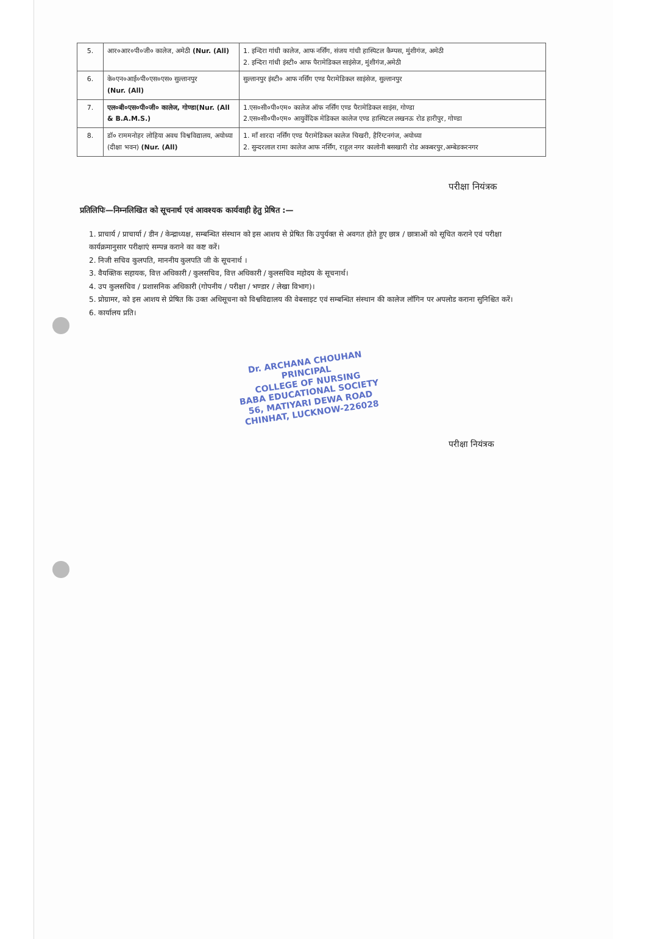| 5. | आर०आर०पी०जी० कालेज, अमेठी (Nur. (All) | 1. इन्दिरा गांधी कालेज, आफ नर्सिंग, संजय गांधी हास्पिटल कैम्पस, मुंशीगंज, अमेठी 2. इन्दिरा गांधी इंस्टी० आफ पैरामेडिकल साइंसेज, मुंशीगंज,अमेठी |
| 6. | के०एन०आई०पी०एस०एस० सुल्तानपुर (Nur. (All) | सुल्तानपुर इंस्टी० आफ नर्सिंग एण्ड पैरामेडिकल साइंसेज, सुल्तानपुर |
| 7. | एल०बी०एस०पी०जी० कालेज, गोण्डा(Nur. (All & B.A.M.S.) | 1.एस०सी०पी०एम० कालेज ऑफ नर्सिंग एण्ड पैरामेडिकल साइंस, गोण्डा 2.एस०सी०पी०एम० आयुर्वेदिक मेडिकल कालेज एण्ड हास्पिटल लखनऊ रोड हारीपुर, गोण्डा |
| 8. | डॉ० राममनोहर लोहिया अवध विश्वविद्यालय, अयोध्या (दीक्षा भवन) (Nur. (All) | 1. माँ शारदा नर्सिंग एण्ड पैरामेडिकल कालेज चिखरी, हैरिंग्टनगंज, अयोध्या 2. सुन्दरलाल रामा कालेज आफ नर्सिंग, राहुल नगर कालोनी बसखारी रोड अकबरपुर,अम्बेडकरनगर |
परीक्षा नियंत्रक
प्रतिलिपिः—निम्नलिखित को सूचनार्थ एवं आवश्यक कार्यवाही हेतु प्रेषित :—
1. प्राचार्य / प्राचार्या / डीन / केन्द्राध्यक्ष, सम्बन्धित संस्थान को इस आशय से प्रेषित कि उपुर्यक्त से अवगत होते हुए छात्र / छात्राओं को सूचित कराने एवं परीक्षा कार्यक्रमानुसार परीक्षाएं सम्पन्न कराने का कष्ट करें।
2. निजी सचिव कुलपति, माननीय कुलपति जी के सूचनार्थ ।
3. वैयक्तिक सहायक, वित्त अधिकारी / कुलसचिव, वित्त अधिकारी / कुलसचिव महोदय के सूचनार्थ।
4. उप कुलसचिव / प्रशासनिक अधिकारी (गोपनीय / परीक्षा / भण्डार / लेखा विभाग)।
5. प्रोग्रामर, को इस आशय से प्रेषित कि उक्त अधिसूचना को विश्वविद्यालय की वेबसाइट एवं सम्बन्धित संस्थान की कालेज लॉगिन पर अपलोड कराना सुनिश्चित करें।
6. कार्यालय प्रति।
Dr. ARCHANA CHOUHAN
PRINCIPAL
COLLEGE OF NURSING
BABA EDUCATIONAL SOCIETY
56, MATIYARI DEWA ROAD
CHINHAT, LUCKNOW-226028
परीक्षा नियंत्रक